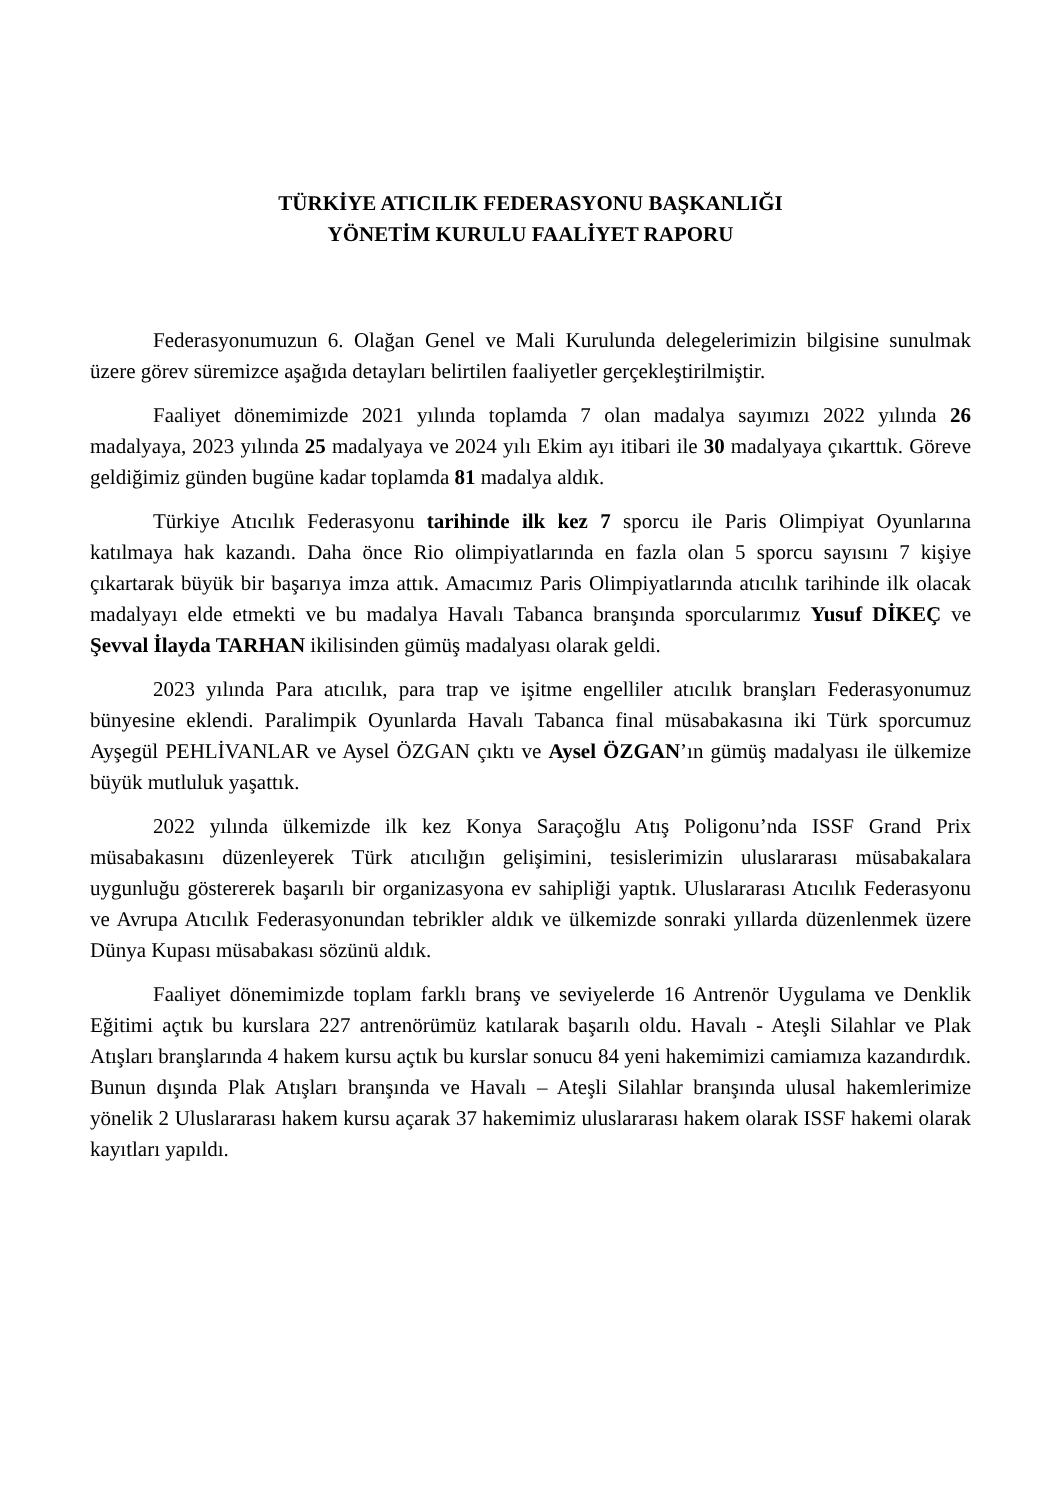TÜRKİYE ATICILIK FEDERASYONU BAŞKANLIĞI
YÖNETİM KURULU FAALİYET RAPORU
Federasyonumuzun 6. Olağan Genel ve Mali Kurulunda delegelerimizin bilgisine sunulmak üzere görev süremizce aşağıda detayları belirtilen faaliyetler gerçekleştirilmiştir.
Faaliyet dönemimizde 2021 yılında toplamda 7 olan madalya sayımızı 2022 yılında 26 madalyaya, 2023 yılında 25 madalyaya ve 2024 yılı Ekim ayı itibari ile 30 madalyaya çıkarttık. Göreve geldiğimiz günden bugüne kadar toplamda 81 madalya aldık.
Türkiye Atıcılık Federasyonu tarihinde ilk kez 7 sporcu ile Paris Olimpiyat Oyunlarına katılmaya hak kazandı. Daha önce Rio olimpiyatlarında en fazla olan 5 sporcu sayısını 7 kişiye çıkartarak büyük bir başarıya imza attık. Amacımız Paris Olimpiyatlarında atıcılık tarihinde ilk olacak madalyayı elde etmekti ve bu madalya Havalı Tabanca branşında sporcularımız Yusuf DİKEÇ ve Şevval İlayda TARHAN ikilisinden gümüş madalyası olarak geldi.
2023 yılında Para atıcılık, para trap ve işitme engelliler atıcılık branşları Federasyonumuz bünyesine eklendi. Paralimpik Oyunlarda Havalı Tabanca final müsabakasına iki Türk sporcumuz Ayşegül PEHLİVANLAR ve Aysel ÖZGAN çıktı ve Aysel ÖZGAN’ın gümüş madalyası ile ülkemize büyük mutluluk yaşattık.
2022 yılında ülkemizde ilk kez Konya Saraçoğlu Atış Poligonu’nda ISSF Grand Prix müsabakasını düzenleyerek Türk atıcılığın gelişimini, tesislerimizin uluslararası müsabakalara uygunluğu göstererek başarılı bir organizasyona ev sahipliği yaptık. Uluslararası Atıcılık Federasyonu ve Avrupa Atıcılık Federasyonundan tebrikler aldık ve ülkemizde sonraki yıllarda düzenlenmek üzere Dünya Kupası müsabakası sözünü aldık.
Faaliyet dönemimizde toplam farklı branş ve seviyelerde 16 Antrenör Uygulama ve Denklik Eğitimi açtık bu kurslara 227 antrenörümüz katılarak başarılı oldu. Havalı - Ateşli Silahlar ve Plak Atışları branşlarında 4 hakem kursu açtık bu kurslar sonucu 84 yeni hakemimizi camiamıza kazandırdık. Bunun dışında Plak Atışları branşında ve Havalı – Ateşli Silahlar branşında ulusal hakemlerimize yönelik 2 Uluslararası hakem kursu açarak 37 hakemimiz uluslararası hakem olarak ISSF hakemi olarak kayıtları yapıldı.